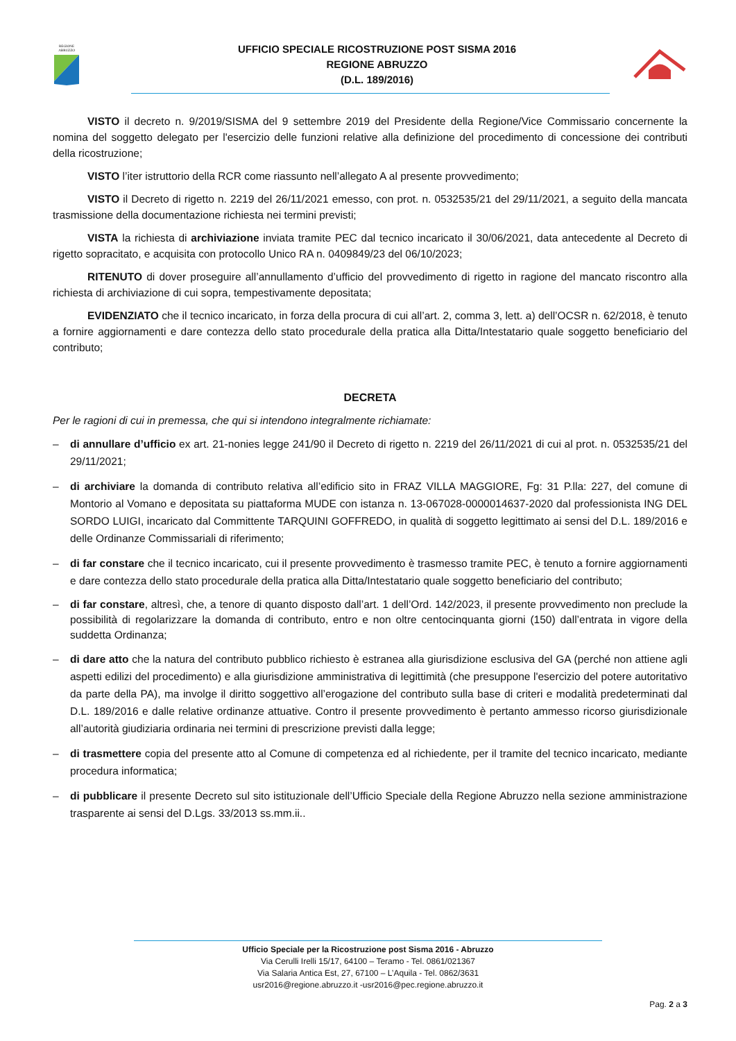REGIONE
ABRUZZO
UFFICIO SPECIALE RICOSTRUZIONE POST SISMA 2016
REGIONE ABRUZZO
(D.L. 189/2016)
VISTO il decreto n. 9/2019/SISMA del 9 settembre 2019 del Presidente della Regione/Vice Commissario concernente la nomina del soggetto delegato per l'esercizio delle funzioni relative alla definizione del procedimento di concessione dei contributi della ricostruzione;
VISTO l’iter istruttorio della RCR come riassunto nell’allegato A al presente provvedimento;
VISTO il Decreto di rigetto n. 2219 del 26/11/2021 emesso, con prot. n. 0532535/21 del 29/11/2021, a seguito della mancata trasmissione della documentazione richiesta nei termini previsti;
VISTA la richiesta di archiviazione inviata tramite PEC dal tecnico incaricato il 30/06/2021, data antecedente al Decreto di rigetto sopracitato, e acquisita con protocollo Unico RA n. 0409849/23 del 06/10/2023;
RITENUTO di dover proseguire all’annullamento d’ufficio del provvedimento di rigetto in ragione del mancato riscontro alla richiesta di archiviazione di cui sopra, tempestivamente depositata;
EVIDENZIATO che il tecnico incaricato, in forza della procura di cui all’art. 2, comma 3, lett. a) dell’OCSR n. 62/2018, è tenuto a fornire aggiornamenti e dare contezza dello stato procedurale della pratica alla Ditta/Intestatario quale soggetto beneficiario del contributo;
DECRETA
Per le ragioni di cui in premessa, che qui si intendono integralmente richiamate:
– di annullare d’ufficio ex art. 21-nonies legge 241/90 il Decreto di rigetto n. 2219 del 26/11/2021 di cui al prot. n. 0532535/21 del 29/11/2021;
– di archiviare la domanda di contributo relativa all’edificio sito in FRAZ VILLA MAGGIORE, Fg: 31 P.lla: 227, del comune di Montorio al Vomano e depositata su piattaforma MUDE con istanza n. 13-067028-0000014637-2020 dal professionista ING DEL SORDO LUIGI, incaricato dal Committente TARQUINI GOFFREDO, in qualità di soggetto legittimato ai sensi del D.L. 189/2016 e delle Ordinanze Commissariali di riferimento;
– di far constare che il tecnico incaricato, cui il presente provvedimento è trasmesso tramite PEC, è tenuto a fornire aggiornamenti e dare contezza dello stato procedurale della pratica alla Ditta/Intestatario quale soggetto beneficiario del contributo;
– di far constare, altresì, che, a tenore di quanto disposto dall’art. 1 dell’Ord. 142/2023, il presente provvedimento non preclude la possibilità di regolarizzare la domanda di contributo, entro e non oltre centocinquanta giorni (150) dall’entrata in vigore della suddetta Ordinanza;
– di dare atto che la natura del contributo pubblico richiesto è estranea alla giurisdizione esclusiva del GA (perché non attiene agli aspetti edilizi del procedimento) e alla giurisdizione amministrativa di legittimità (che presuppone l'esercizio del potere autoritativo da parte della PA), ma involge il diritto soggettivo all’erogazione del contributo sulla base di criteri e modalità predeterminati dal D.L. 189/2016 e dalle relative ordinanze attuative. Contro il presente provvedimento è pertanto ammesso ricorso giurisdizionale all’autorità giudiziaria ordinaria nei termini di prescrizione previsti dalla legge;
– di trasmettere copia del presente atto al Comune di competenza ed al richiedente, per il tramite del tecnico incaricato, mediante procedura informatica;
– di pubblicare il presente Decreto sul sito istituzionale dell’Ufficio Speciale della Regione Abruzzo nella sezione amministrazione trasparente ai sensi del D.Lgs. 33/2013 ss.mm.ii..
Ufficio Speciale per la Ricostruzione post Sisma 2016 - Abruzzo
Via Cerulli Irelli 15/17, 64100 – Teramo - Tel. 0861/021367
Via Salaria Antica Est, 27, 67100 – L’Aquila - Tel. 0862/3631
usr2016@regione.abruzzo.it -usr2016@pec.regione.abruzzo.it
Pag. 2 a 3